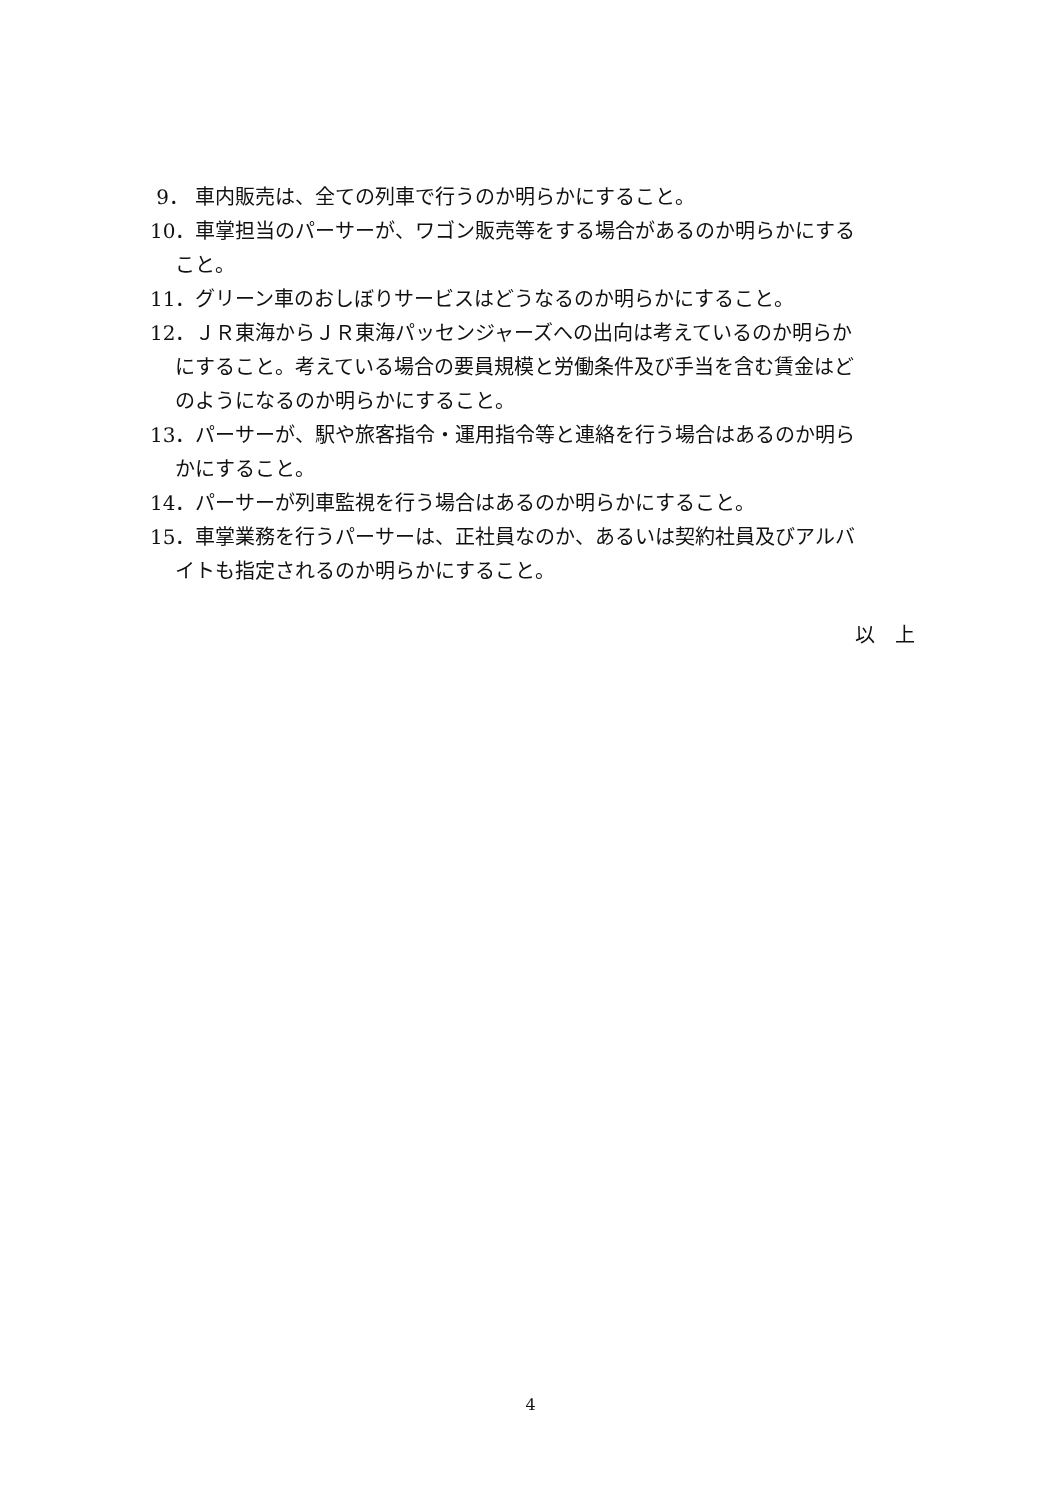9． 車内販売は、全ての列車で行うのか明らかにすること。
10． 車掌担当のパーサーが、ワゴン販売等をする場合があるのか明らかにする
こと。
11． グリーン車のおしぼりサービスはどうなるのか明らかにすること。
12． ＪＲ東海からＪＲ東海パッセンジャーズへの出向は考えているのか明らか
にすること。考えている場合の要員規模と労働条件及び手当を含む賃金はど
のようになるのか明らかにすること。
13． パーサーが、駅や旅客指令・運用指令等と連絡を行う場合はあるのか明ら
かにすること。
14． パーサーが列車監視を行う場合はあるのか明らかにすること。
15． 車掌業務を行うパーサーは、正社員なのか、あるいは契約社員及びアルバ
イトも指定されるのか明らかにすること。
以　上
4